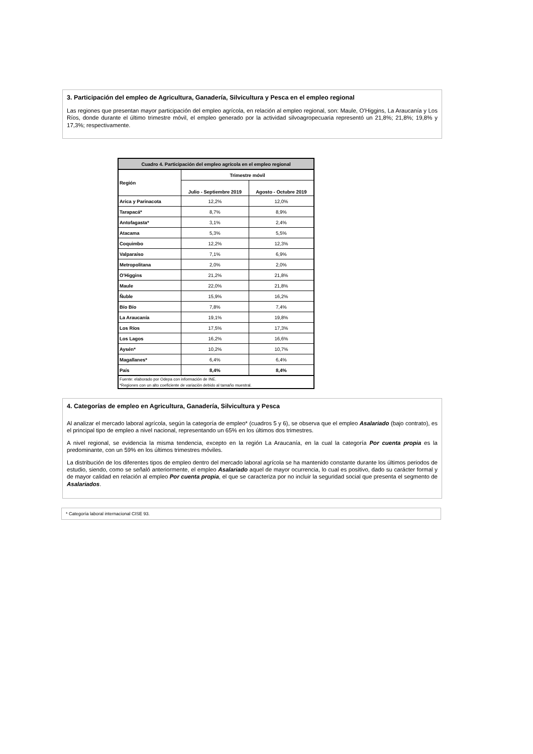3. Participación del empleo de Agricultura, Ganadería, Silvicultura y Pesca en el empleo regional
Las regiones que presentan mayor participación del empleo agrícola, en relación al empleo regional, son: Maule, O'Higgins, La Araucanía y Los Ríos, donde durante el último trimestre móvil, el empleo generado por la actividad silvoagropecuaria representó un 21,8%; 21,8%; 19,8% y 17,3%; respectivamente.
| Cuadro 4. Participación del empleo agrícola en el empleo regional | | |
| --- | --- | --- |
| Región | Trimestre móvil | |
| | Julio - Septiembre 2019 | Agosto - Octubre 2019 |
| Arica y Parinacota | 12,2% | 12,0% |
| Tarapacá* | 8,7% | 8,9% |
| Antofagasta* | 3,1% | 2,4% |
| Atacama | 5,3% | 5,5% |
| Coquimbo | 12,2% | 12,3% |
| Valparaíso | 7,1% | 6,9% |
| Metropolitana | 2,0% | 2,0% |
| O'Higgins | 21,2% | 21,8% |
| Maule | 22,0% | 21,8% |
| Ñuble | 15,9% | 16,2% |
| Bío Bío | 7,8% | 7,4% |
| La Araucanía | 19,1% | 19,8% |
| Los Ríos | 17,5% | 17,3% |
| Los Lagos | 16,2% | 16,6% |
| Aysén* | 10,2% | 10,7% |
| Magallanes* | 6,4% | 6,4% |
| País | 8,4% | 8,4% |
| Fuente: elaborado por Odepa con información de INE. | | |
| *Regiones con un alto coeficiente de variación debido al tamaño muestral. | | |
4. Categorías de empleo en Agricultura, Ganadería, Silvicultura y Pesca
Al analizar el mercado laboral agrícola, según la categoría de empleo* (cuadros 5 y 6), se observa que el empleo Asalariado (bajo contrato), es el principal tipo de empleo a nivel nacional, representando un 65% en los últimos dos trimestres.
A nivel regional, se evidencia la misma tendencia, excepto en la región La Araucanía, en la cual la categoría Por cuenta propia es la predominante, con un 59% en los últimos trimestres móviles.
La distribución de los diferentes tipos de empleo dentro del mercado laboral agrícola se ha mantenido constante durante los últimos periodos de estudio, siendo, como se señaló anteriormente, el empleo Asalariado aquel de mayor ocurrencia, lo cual es positivo, dado su carácter formal y de mayor calidad en relación al empleo Por cuenta propia, el que se caracteriza por no incluir la seguridad social que presenta el segmento de Asalariados.
* Categoría laboral internacional CISE 93.